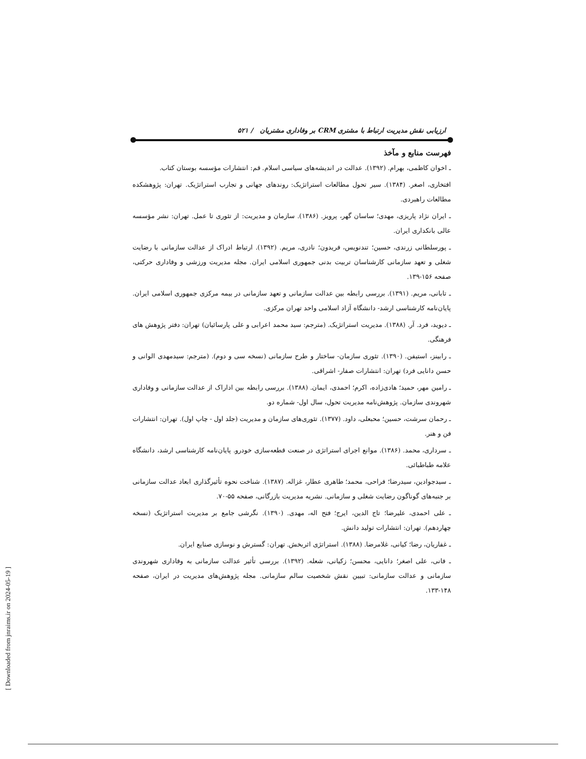[ Downloaded from jnraims.ir on 2024-05-19 ]
ارزیابی نقش مدیریت ارتباط با مشتری CRM بر وفاداری مشتریان / ۵۲۱
فهرست منابع و مآخذ
ـ اخوان کاظمی، بهرام. (۱۳۹۲). عدالت در اندیشه‌های سیاسی اسلام. قم: انتشارات مؤسسه بوستان کتاب.
افتخاری، اصغر. (۱۳۸۴). سیر تحول مطالعات استراتژیک: روندهای جهانی و تجارب استراتژیک. تهران: پژوهشکده مطالعات راهبردی.
ـ ایران نژاد پاریزی، مهدی؛ ساسان گهر، پرویز. (۱۳۸۶). سازمان و مدیریت: از تئوری تا عمل. تهران: نشر مؤسسه عالی بانکداری ایران.
ـ پورسلطانی زرندی، حسین؛ تندنویس، فریدون؛ نادری، مریم. (۱۳۹۲). ارتباط ادراک از عدالت سازمانی با رضایت شغلی و تعهد سازمانی کارشناسان تربیت بدنی جمهوری اسلامی ایران. مجله مدیریت ورزشی و وفاداری حرکتی، صفحه ۱۵۶-۱۳۹.
ـ تابانی، مریم. (۱۳۹۱). بررسی رابطه بین عدالت سازمانی و تعهد سازمانی در بیمه مرکزی جمهوری اسلامی ایران. پایان‌نامه کارشناسی ارشد- دانشگاه آزاد اسلامی واحد تهران مرکزی.
ـ دیوید، فرد. آر. (۱۳۸۸). مدیریت استراتژیک. (مترجم: سید محمد اعرابی و علی پارسائیان) تهران: دفتر پژوهش های فرهنگی.
ـ رابینز، استیفن. (۱۳۹۰). تئوری سازمان- ساختار و طرح سازمانی (نسخه سی و دوم). (مترجم: سیدمهدی الوانی و حسن دانایی فرد) تهران: انتشارات صفار- اشراقی.
ـ رامین مهر، حمید؛ هادی‌زاده، اکرم؛ احمدی، ایمان. (۱۳۸۸). بررسی رابطه بین اداراک از عدالت سازمانی و وفاداری شهروندی سازمان. پژوهش‌نامه مدیریت تحول، سال اول- شماره دو.
ـ رحمان سرشت، حسین؛ محبعلی، داود. (۱۳۷۷). تئوری‌های سازمان و مدیریت (جلد اول - چاپ اول). تهران: انتشارات فن و هنر.
ـ سرداری، محمد. (۱۳۸۶). موانع اجرای استراتژی در صنعت قطعه‌سازی خودرو. پایان‌نامه کارشناسی ارشد، دانشگاه علامه طباطبائی.
ـ سیدجوادین، سیدرضا؛ فراحی، محمد؛ طاهری عطار، غزاله. (۱۳۸۷). شناخت نحوه تأثیرگذاری ابعاد عدالت سازمانی بر جنبه‌های گوناگون رضایت شغلی و سازمانی. نشریه مدیریت بازرگانی، صفحه ۵۵-۷۰.
ـ علی احمدی، علیرضا؛ تاج الدین، ایرج؛ فتح اله، مهدی. (۱۳۹۰). نگرشی جامع بر مدیریت استراتژیک (نسخه چهاردهم). تهران: انتشارات تولید دانش.
ـ غفاریان، رضا؛ کیانی، غلامرضا. (۱۳۸۸). استراتژی اثربخش. تهران: گسترش و نوسازی صنایع ایران.
ـ فانی، علی اصغر؛ دانایی، محسن؛ زکیانی، شعله. (۱۳۹۲). بررسی تأثیر عدالت سازمانی به وفاداری شهروندی سازمانی و عدالت سازمانی: تبیین نقش شخصیت سالم سازمانی. مجله پژوهش‌های مدیریت در ایران، صفحه ۱۴۸-۱۳۳.